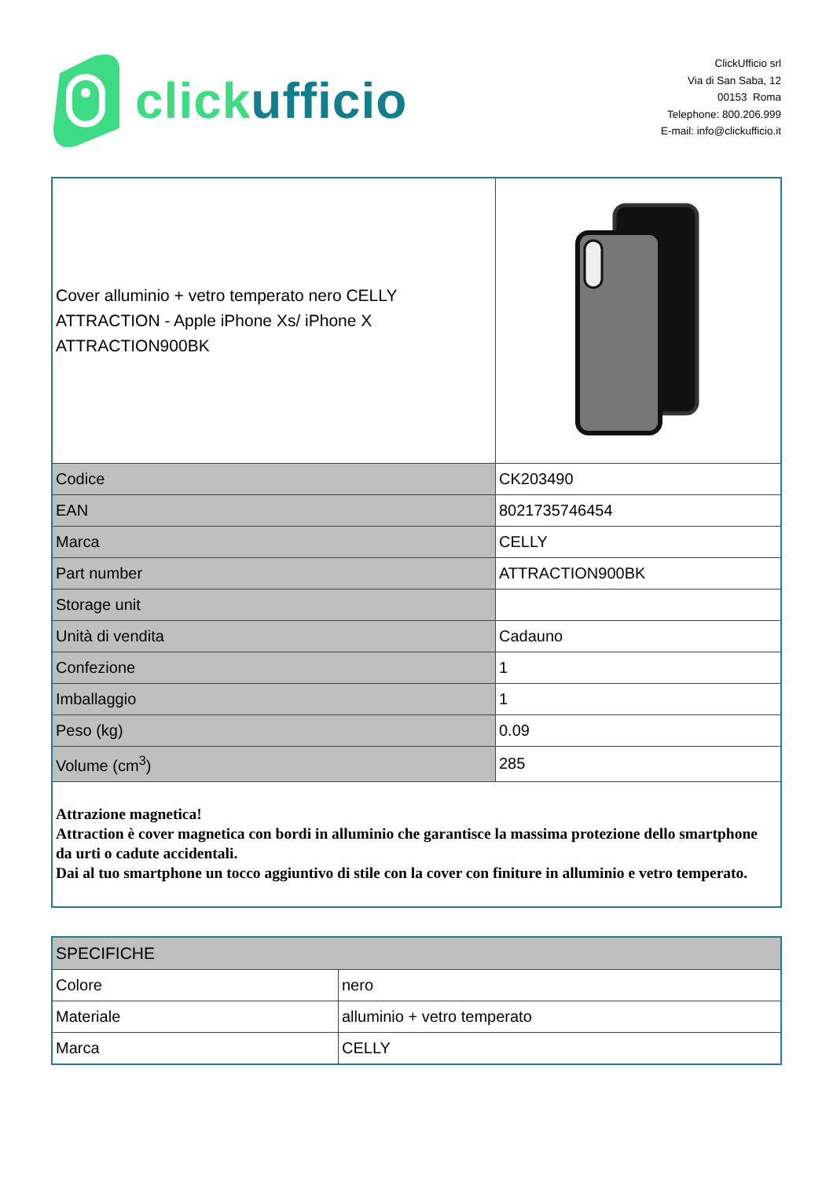click ufficio
ClickUfficio srl
Via di San Saba, 12
00153 Roma
Telephone: 800.206.999
E-mail: info@clickufficio.it
| Cover alluminio + vetro temperato nero CELLY ATTRACTION - Apple iPhone Xs/ iPhone X ATTRACTION900BK | |
| Codice | CK203490 |
| EAN | 8021735746454 |
| Marca | CELLY |
| Part number | ATTRACTION900BK |
| Storage unit | |
| Unità di vendita | Cadauno |
| Confezione | 1 |
| Imballaggio | 1 |
| Peso (kg) | 0.09 |
| Volume (cm<sup>3</sup>) | 285 |
| Attrazione magnetica! Attraction è cover magnetica con bordi in alluminio che garantisce la massima protezione dello smartphone da urti o cadute accidentali. Dai al tuo smartphone un tocco aggiuntivo di stile con la cover con finiture in alluminio e vetro temperato. | |
| SPECIFICHE | |
| Colore | nero |
| Materiale | alluminio + vetro temperato |
| Marca | CELLY |